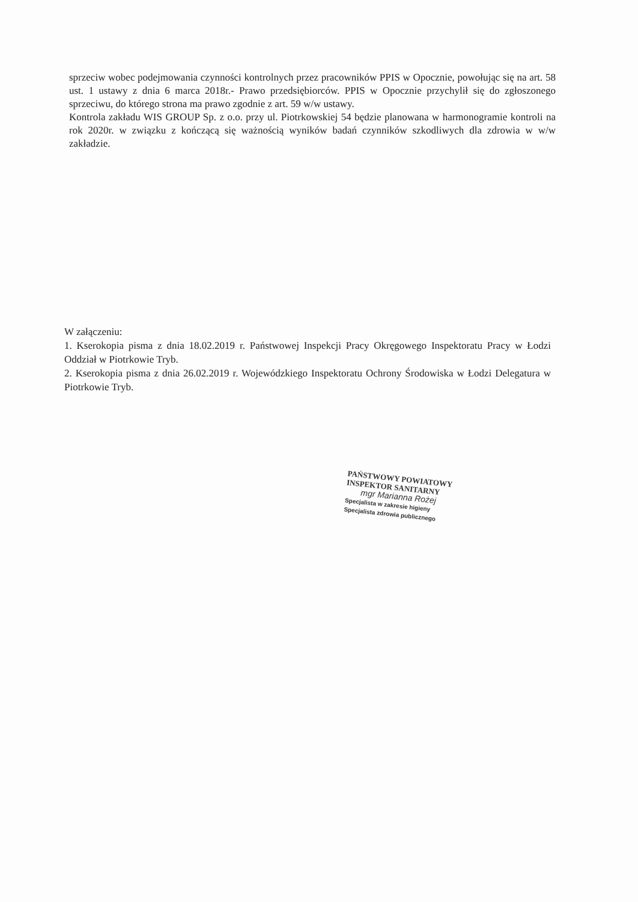sprzeciw wobec podejmowania czynności kontrolnych przez pracowników PPIS w Opocznie, powołując się na art. 58 ust. 1 ustawy z dnia 6 marca 2018r.- Prawo przedsiębiorców. PPIS w Opocznie przychylił się do zgłoszonego sprzeciwu, do którego strona ma prawo zgodnie z art. 59 w/w ustawy.
Kontrola zakładu WIS GROUP Sp. z o.o. przy ul. Piotrkowskiej 54 będzie planowana w harmonogramie kontroli na rok 2020r. w związku z kończącą się ważnością wyników badań czynników szkodliwych dla zdrowia w w/w zakładzie.
W załączeniu:
1. Kserokopia pisma z dnia 18.02.2019 r. Państwowej Inspekcji Pracy Okręgowego Inspektoratu Pracy w Łodzi Oddział w Piotrkowie Tryb.
2. Kserokopia pisma z dnia 26.02.2019 r. Wojewódzkiego Inspektoratu Ochrony Środowiska w Łodzi Delegatura w Piotrkowie Tryb.
PAŃSTWOWY POWIATOWY
INSPEKTOR SANITARNY
mgr Marianna Rożej
Specjalista w zakresie higieny
Specjalista zdrowia publicznego